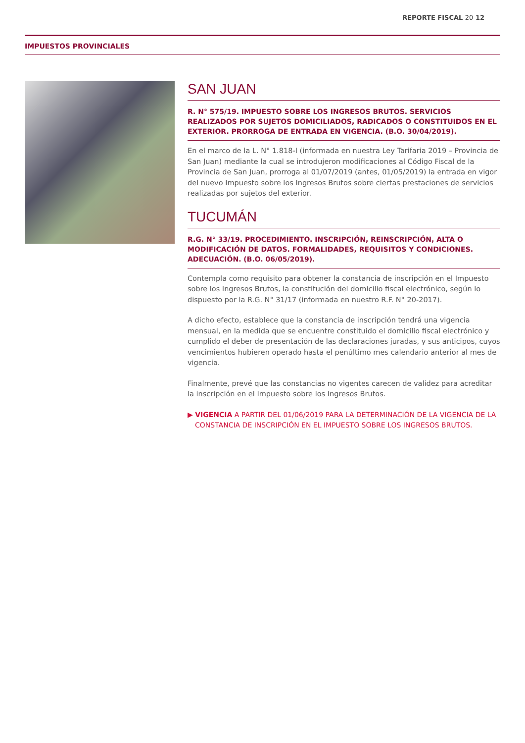REPORTE FISCAL 20 12
IMPUESTOS PROVINCIALES
SAN JUAN
R. N° 575/19. IMPUESTO SOBRE LOS INGRESOS BRUTOS. SERVICIOS REALIZADOS POR SUJETOS DOMICILIADOS, RADICADOS O CONSTITUIDOS EN EL EXTERIOR. PRORROGA DE ENTRADA EN VIGENCIA. (B.O. 30/04/2019).
En el marco de la L. N° 1.818-I (informada en nuestra Ley Tarifaria 2019 – Provincia de San Juan) mediante la cual se introdujeron modificaciones al Código Fiscal de la Provincia de San Juan, prorroga al 01/07/2019 (antes, 01/05/2019) la entrada en vigor del nuevo Impuesto sobre los Ingresos Brutos sobre ciertas prestaciones de servicios realizadas por sujetos del exterior.
TUCUMÁN
R.G. N° 33/19. PROCEDIMIENTO. INSCRIPCIÓN, REINSCRIPCIÓN, ALTA O MODIFICACIÓN DE DATOS. FORMALIDADES, REQUISITOS Y CONDICIONES. ADECUACIÓN. (B.O. 06/05/2019).
Contempla como requisito para obtener la constancia de inscripción en el Impuesto sobre los Ingresos Brutos, la constitución del domicilio fiscal electrónico, según lo dispuesto por la R.G. N° 31/17 (informada en nuestro R.F. N° 20-2017).
A dicho efecto, establece que la constancia de inscripción tendrá una vigencia mensual, en la medida que se encuentre constituido el domicilio fiscal electrónico y cumplido el deber de presentación de las declaraciones juradas, y sus anticipos, cuyos vencimientos hubieren operado hasta el penúltimo mes calendario anterior al mes de vigencia.
Finalmente, prevé que las constancias no vigentes carecen de validez para acreditar la inscripción en el Impuesto sobre los Ingresos Brutos.
▶ VIGENCIA A PARTIR DEL 01/06/2019 PARA LA DETERMINACIÓN DE LA VIGENCIA DE LA CONSTANCIA DE INSCRIPCIÓN EN EL IMPUESTO SOBRE LOS INGRESOS BRUTOS.